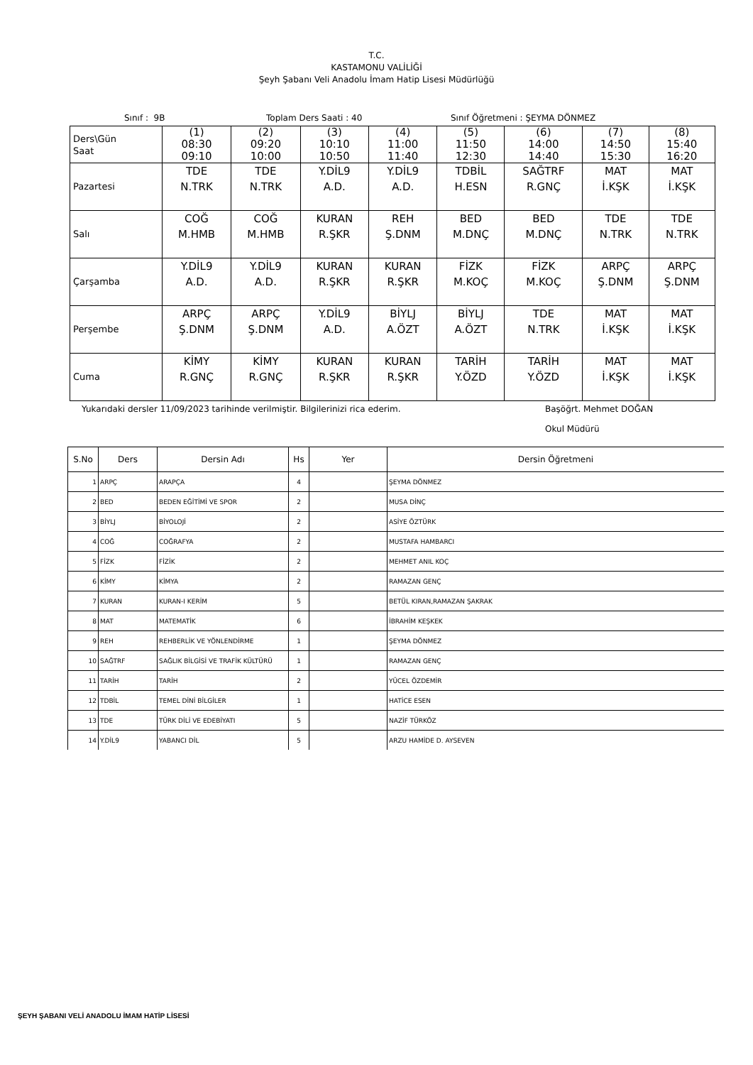T.C.
KASTAMONU VALİLİĞİ
Şeyh Şabanı Veli Anadolu İmam Hatip Lisesi Müdürlüğü
Sınıf : 9B Toplam Ders Saati : 40 Sınıf Öğretmeni : ŞEYMA DÖNMEZ
| Ders\Gün Saat | (1) 08:30 09:10 | (2) 09:20 10:00 | (3) 10:10 10:50 | (4) 11:00 11:40 | (5) 11:50 12:30 | (6) 14:00 14:40 | (7) 14:50 15:30 | (8) 15:40 16:20 |
| Pazartesi | TDE N.TRK | TDE N.TRK | Y.DİL9 A.D. | Y.DİL9 A.D. | TDBİL H.ESN | SAĞTRF R.GNÇ | MAT İ.KŞK | MAT İ.KŞK |
| Salı | COĞ M.HMB | COĞ M.HMB | KURAN R.ŞKR | REH Ş.DNM | BED M.DNÇ | BED M.DNÇ | TDE N.TRK | TDE N.TRK |
| Çarşamba | Y.DİL9 A.D. | Y.DİL9 A.D. | KURAN R.ŞKR | KURAN R.ŞKR | FİZK M.KOÇ | FİZK M.KOÇ | ARPÇ Ş.DNM | ARPÇ Ş.DNM |
| Perşembe | ARPÇ Ş.DNM | ARPÇ Ş.DNM | Y.DİL9 A.D. | BİYLJ A.ÖZT | BİYLJ A.ÖZT | TDE N.TRK | MAT İ.KŞK | MAT İ.KŞK |
| Cuma | KİMY R.GNÇ | KİMY R.GNÇ | KURAN R.ŞKR | KURAN R.ŞKR | TARİH Y.ÖZD | TARİH Y.ÖZD | MAT İ.KŞK | MAT İ.KŞK |
Yukarıdaki dersler 11/09/2023 tarihinde verilmiştir. Bilgilerinizi rica ederim. Başöğrt. Mehmet DOĞAN
Okul Müdürü
| S.No | Ders | Dersin Adı | Hs | Yer | Dersin Öğretmeni |
| --- | --- | --- | --- | --- | --- |
| 1 | ARPÇ | ARAPÇA | 4 | | ŞEYMA DÖNMEZ |
| 2 | BED | BEDEN EĞİTİMİ VE SPOR | 2 | | MUSA DİNÇ |
| 3 | BİYLJ | BİYOLOJİ | 2 | | ASİYE ÖZTÜRK |
| 4 | COĞ | COĞRAFYA | 2 | | MUSTAFA HAMBARCI |
| 5 | FİZK | FİZİK | 2 | | MEHMET ANIL KOÇ |
| 6 | KİMY | KİMYA | 2 | | RAMAZAN GENÇ |
| 7 | KURAN | KURAN-I KERİM | 5 | | BETÜL KIRAN,RAMAZAN ŞAKRAK |
| 8 | MAT | MATEMATİK | 6 | | İBRAHİM KEŞKEK |
| 9 | REH | REHBERLİK VE YÖNLENDİRME | 1 | | ŞEYMA DÖNMEZ |
| 10 | SAĞTRF | SAĞLIK BİLGİSİ VE TRAFİK KÜLTÜRÜ | 1 | | RAMAZAN GENÇ |
| 11 | TARİH | TARİH | 2 | | YÜCEL ÖZDEMİR |
| 12 | TDBİL | TEMEL DİNİ BİLGİLER | 1 | | HATİCE ESEN |
| 13 | TDE | TÜRK DİLİ VE EDEBİYATI | 5 | | NAZİF TÜRKÖZ |
| 14 | Y.DİL9 | YABANCI DİL | 5 | | ARZU HAMİDE D. AYSEVEN |
ŞEYH ŞABANI VELİ ANADOLU İMAM HATİP LİSESİ